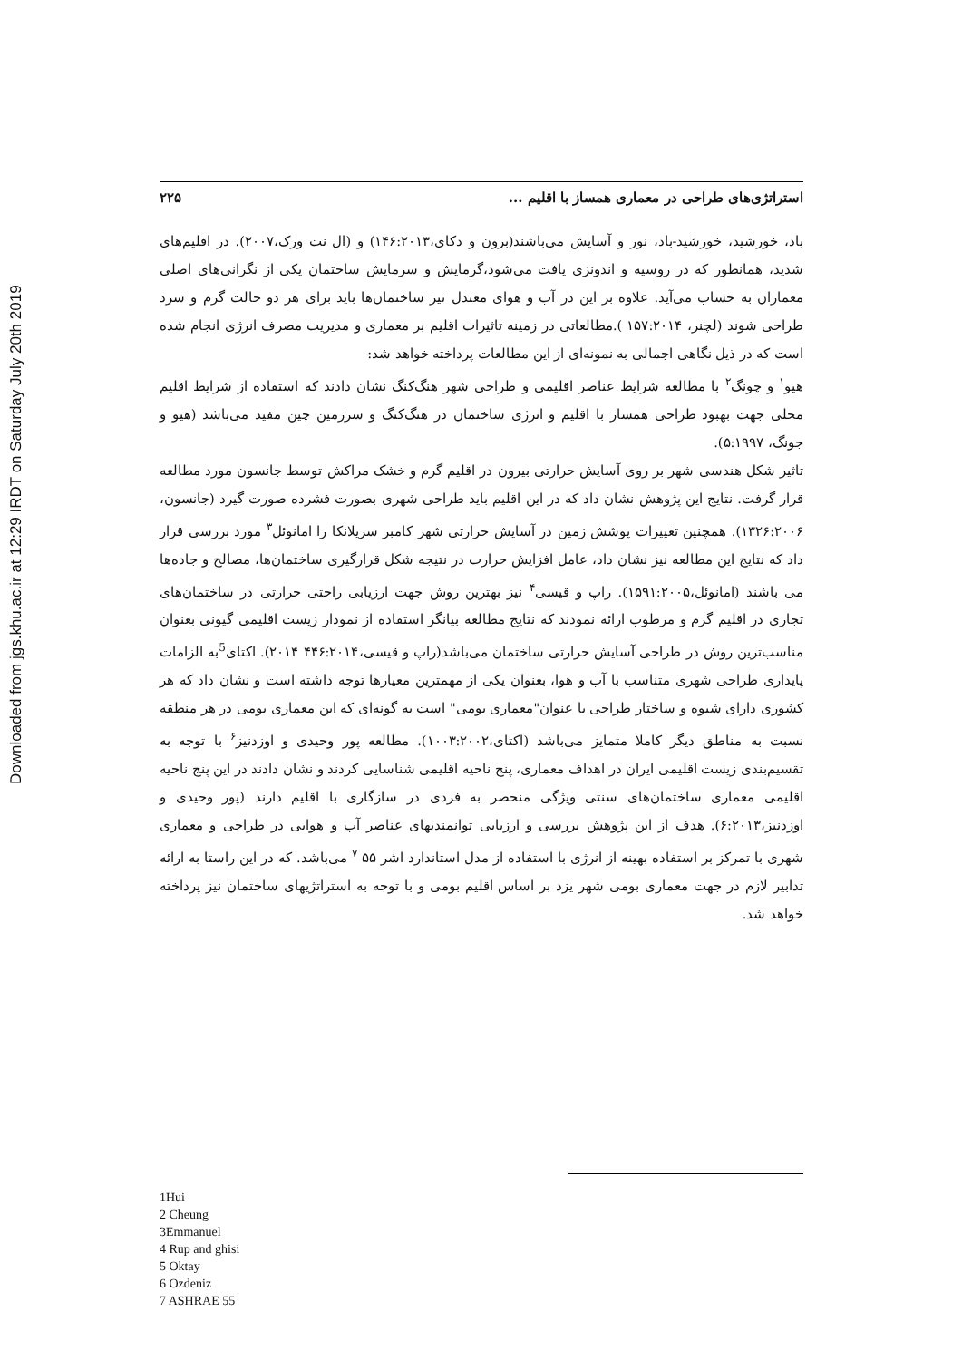Downloaded from jgs.khu.ac.ir at 12:29 IRDT on Saturday July 20th 2019
استراتژی‌های طراحی در معماری همساز با اقلیم ... ۲۲۵
باد، خورشید، خورشید-باد، نور و آسایش می‌باشند(برون و دکای،۱۴۶:۲۰۱۳) و (ال نت ورک،۲۰۰۷). در اقلیم‌های شدید، همانطور که در روسیه و اندونزی یافت می‌شود،گرمایش و سرمایش ساختمان یکی از نگرانی‌های اصلی معماران به حساب می‌آید. علاوه بر این در آب و هوای معتدل نیز ساختمان‌ها باید برای هر دو حالت گرم و سرد طراحی شوند (لچنر، ۱۵۷:۲۰۱۴ ).مطالعاتی در زمینه تاثیرات اقلیم بر معماری و مدیریت مصرف انرژی انجام شده است که در ذیل نگاهی اجمالی به نمونه‌ای از این مطالعات پرداخته خواهد شد:
هیو<sup>۱</sup> و چونگ<sup>۲</sup> با مطالعه شرایط عناصر اقلیمی و طراحی شهر هنگ‌کنگ نشان دادند که استفاده از شرایط اقلیم محلی جهت بهبود طراحی همساز با اقلیم و انرژی ساختمان در هنگ‌کنگ و سرزمین چین مفید می‌باشد (هیو و جونگ، ۵:۱۹۹۷).
تاثیر شکل هندسی شهر بر روی آسایش حرارتی بیرون در اقلیم گرم و خشک مراکش توسط جانسون مورد مطالعه قرار گرفت. نتایج این پژوهش نشان داد که در این اقلیم باید طراحی شهری بصورت فشرده صورت گیرد (جانسون، ۱۳۲۶:۲۰۰۶). همچنین تغییرات پوشش زمین در آسایش حرارتی شهر کامبر سریلانکا را امانوئل<sup>۳</sup> مورد بررسی قرار داد که نتایج این مطالعه نیز نشان داد، عامل افزایش حرارت در نتیجه شکل قرارگیری ساختمان‌ها، مصالح و جاده‌ها می باشند (امانوئل،۱۵۹۱:۲۰۰۵). راپ و قیسی<sup>۴</sup> نیز بهترین روش جهت ارزیابی راحتی حرارتی در ساختمان‌های تجاری در اقلیم گرم و مرطوب ارائه نمودند که نتایج مطالعه بیانگر استفاده از نمودار زیست اقلیمی گیونی بعنوان مناسب‌ترین روش در طراحی آسایش حرارتی ساختمان می‌باشد(راپ و قیسی،۴۴۶:۲۰۱۴ ۲۰۱۴). اکتای<sup>5</sup>به الزامات پایداری طراحی شهری متناسب با آب و هوا، بعنوان یکی از مهمترین معیارها توجه داشته است و نشان داد که هر کشوری دارای شیوه و ساختار طراحی با عنوان"معماری بومی" است به گونه‌ای که این معماری بومی در هر منطقه نسبت به مناطق دیگر کاملا متمایز می‌باشد (اکتای،۱۰۰۳:۲۰۰۲). مطالعه پور وحیدی و اوزدنیز<sup>۶</sup> با توجه به تقسیم‌بندی زیست اقلیمی ایران در اهداف معماری، پنج ناحیه اقلیمی شناسایی کردند و نشان دادند در این پنج ناحیه اقلیمی معماری ساختمان‌های سنتی ویژگی منحصر به فردی در سازگاری با اقلیم دارند (پور وحیدی و اوزدنیز،۶:۲۰۱۳). هدف از این پژوهش بررسی و ارزیابی توانمندیهای عناصر آب و هوایی در طراحی و معماری شهری با تمرکز بر استفاده بهینه از انرژی با استفاده از مدل استاندارد اشر ۵۵ <sup>۷</sup> می‌باشد. که در این راستا به ارائه تدابیر لازم در جهت معماری بومی شهر یزد بر اساس اقلیم بومی و با توجه به استراتژیهای ساختمان نیز پرداخته خواهد شد.
1Hui
2 Cheung
3Emmanuel
4 Rup and ghisi
5 Oktay
6 Ozdeniz
7 ASHRAE 55